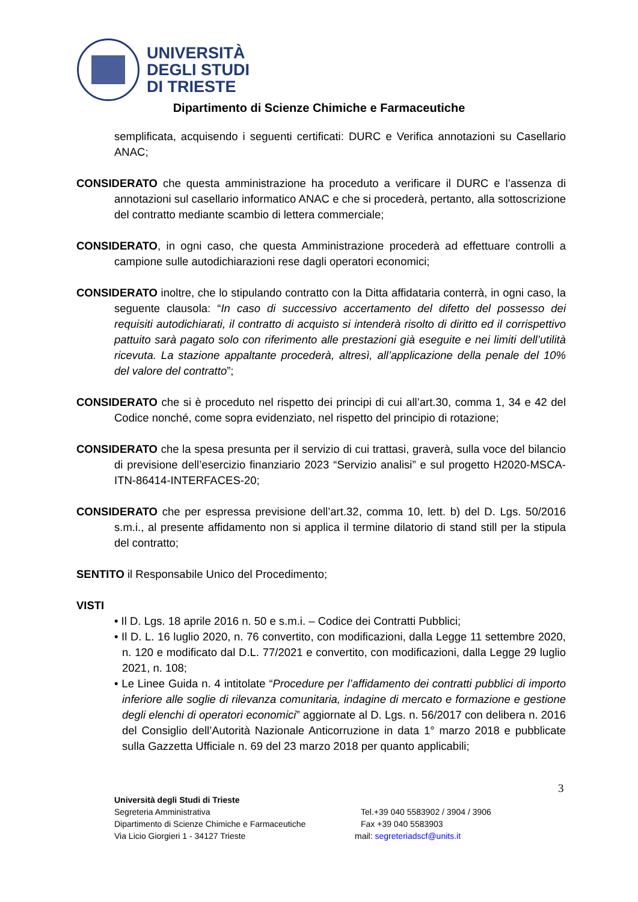UNIVERSITÀ
DEGLI STUDI
DI TRIESTE
Dipartimento di Scienze Chimiche e Farmaceutiche
semplificata, acquisendo i seguenti certificati: DURC e Verifica annotazioni su Casellario ANAC;
CONSIDERATO che questa amministrazione ha proceduto a verificare il DURC e l’assenza di annotazioni sul casellario informatico ANAC e che si procederà, pertanto, alla sottoscrizione del contratto mediante scambio di lettera commerciale;
CONSIDERATO, in ogni caso, che questa Amministrazione procederà ad effettuare controlli a campione sulle autodichiarazioni rese dagli operatori economici;
CONSIDERATO inoltre, che lo stipulando contratto con la Ditta affidataria conterrà, in ogni caso, la seguente clausola: “In caso di successivo accertamento del difetto del possesso dei requisiti autodichiarati, il contratto di acquisto si intenderà risolto di diritto ed il corrispettivo pattuito sarà pagato solo con riferimento alle prestazioni già eseguite e nei limiti dell’utilità ricevuta. La stazione appaltante procederà, altresì, all’applicazione della penale del 10% del valore del contratto”;
CONSIDERATO che si è proceduto nel rispetto dei principi di cui all’art.30, comma 1, 34 e 42 del Codice nonché, come sopra evidenziato, nel rispetto del principio di rotazione;
CONSIDERATO che la spesa presunta per il servizio di cui trattasi, graverà, sulla voce del bilancio di previsione dell’esercizio finanziario 2023 “Servizio analisi” e sul progetto H2020-MSCA-ITN-86414-INTERFACES-20;
CONSIDERATO che per espressa previsione dell’art.32, comma 10, lett. b) del D. Lgs. 50/2016 s.m.i., al presente affidamento non si applica il termine dilatorio di stand still per la stipula del contratto;
SENTITO il Responsabile Unico del Procedimento;
VISTI
• Il D. Lgs. 18 aprile 2016 n. 50 e s.m.i. – Codice dei Contratti Pubblici;
• Il D. L. 16 luglio 2020, n. 76 convertito, con modificazioni, dalla Legge 11 settembre 2020, n. 120 e modificato dal D.L. 77/2021 e convertito, con modificazioni, dalla Legge 29 luglio 2021, n. 108;
• Le Linee Guida n. 4 intitolate “Procedure per l’affidamento dei contratti pubblici di importo inferiore alle soglie di rilevanza comunitaria, indagine di mercato e formazione e gestione degli elenchi di operatori economici” aggiornate al D. Lgs. n. 56/2017 con delibera n. 2016 del Consiglio dell’Autorità Nazionale Anticorruzione in data 1° marzo 2018 e pubblicate sulla Gazzetta Ufficiale n. 69 del 23 marzo 2018 per quanto applicabili;
3
Università degli Studi di Trieste
Segreteria Amministrativa Tel.+39 040 5583902 / 3904 / 3906
Dipartimento di Scienze Chimiche e Farmaceutiche Fax +39 040 5583903
Via Licio Giorgieri 1 - 34127 Trieste mail: segreteriadscf@units.it